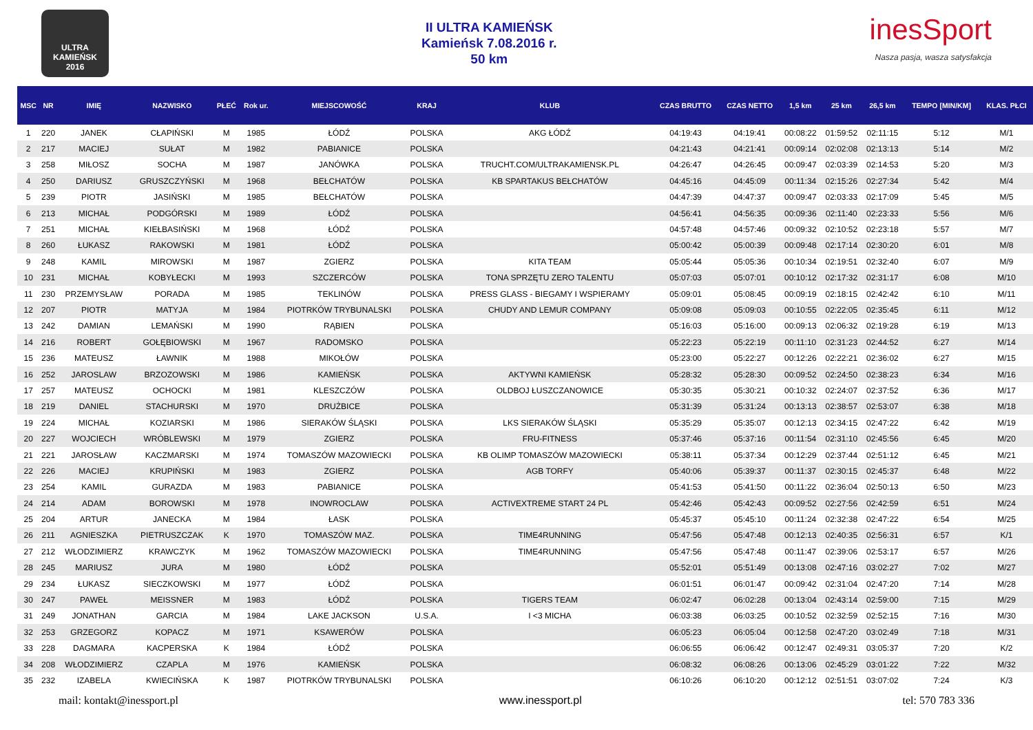ULTRA KAMIEŃSK
2016
II ULTRA KAMIEŃSK
Kamieńsk 7.08.2016 r.
50 km
inesSport
Nasza pasja, wasza satysfakcja
| MSC | NR | IMIĘ | NAZWISKO | PŁEĆ | Rok ur. | MIEJSCOWOŚĆ | KRAJ | KLUB | CZAS BRUTTO | CZAS NETTO | 1,5 km | 25 km | 26,5 km | TEMPO [MIN/KM] | KLAS. PŁCI |
| --- | --- | --- | --- | --- | --- | --- | --- | --- | --- | --- | --- | --- | --- | --- | --- |
| 1 | 220 | JANEK | CŁAPIŃSKI | M | 1985 | ŁÓDŹ | POLSKA | AKG ŁÓDŹ | 04:19:43 | 04:19:41 | 00:08:22 | 01:59:52 | 02:11:15 | 5:12 | M/1 |
| 2 | 217 | MACIEJ | SUŁAT | M | 1982 | PABIANICE | POLSKA | | 04:21:43 | 04:21:41 | 00:09:14 | 02:02:08 | 02:13:13 | 5:14 | M/2 |
| 3 | 258 | MIŁOSZ | SOCHA | M | 1987 | JANÓWKA | POLSKA | TRUCHT.COM/ULTRAKAMIENSK.PL | 04:26:47 | 04:26:45 | 00:09:47 | 02:03:39 | 02:14:53 | 5:20 | M/3 |
| 4 | 250 | DARIUSZ | GRUSZCZYŃSKI | M | 1968 | BEŁCHATÓW | POLSKA | KB SPARTAKUS BEŁCHATÓW | 04:45:16 | 04:45:09 | 00:11:34 | 02:15:26 | 02:27:34 | 5:42 | M/4 |
| 5 | 239 | PIOTR | JASIŃSKI | M | 1985 | BEŁCHATÓW | POLSKA | | 04:47:39 | 04:47:37 | 00:09:47 | 02:03:33 | 02:17:09 | 5:45 | M/5 |
| 6 | 213 | MICHAŁ | PODGÓRSKI | M | 1989 | ŁÓDŹ | POLSKA | | 04:56:41 | 04:56:35 | 00:09:36 | 02:11:40 | 02:23:33 | 5:56 | M/6 |
| 7 | 251 | MICHAŁ | KIEŁBASIŃSKI | M | 1968 | ŁÓDŹ | POLSKA | | 04:57:48 | 04:57:46 | 00:09:32 | 02:10:52 | 02:23:18 | 5:57 | M/7 |
| 8 | 260 | ŁUKASZ | RAKOWSKI | M | 1981 | ŁÓDŹ | POLSKA | | 05:00:42 | 05:00:39 | 00:09:48 | 02:17:14 | 02:30:20 | 6:01 | M/8 |
| 9 | 248 | KAMIL | MIROWSKI | M | 1987 | ZGIERZ | POLSKA | KITA TEAM | 05:05:44 | 05:05:36 | 00:10:34 | 02:19:51 | 02:32:40 | 6:07 | M/9 |
| 10 | 231 | MICHAŁ | KOBYŁECKI | M | 1993 | SZCZERCÓW | POLSKA | TONA SPRZĘTU ZERO TALENTU | 05:07:03 | 05:07:01 | 00:10:12 | 02:17:32 | 02:31:17 | 6:08 | M/10 |
| 11 | 230 | PRZEMYSŁAW | PORADA | M | 1985 | TEKLINÓW | POLSKA | PRESS GLASS - BIEGAMY I WSPIERAMY | 05:09:01 | 05:08:45 | 00:09:19 | 02:18:15 | 02:42:42 | 6:10 | M/11 |
| 12 | 207 | PIOTR | MATYJA | M | 1984 | PIOTRKÓW TRYBUNALSKI | POLSKA | CHUDY AND LEMUR COMPANY | 05:09:08 | 05:09:03 | 00:10:55 | 02:22:05 | 02:35:45 | 6:11 | M/12 |
| 13 | 242 | DAMIAN | LEMAŃSKI | M | 1990 | RĄBIEN | POLSKA | | 05:16:03 | 05:16:00 | 00:09:13 | 02:06:32 | 02:19:28 | 6:19 | M/13 |
| 14 | 216 | ROBERT | GOŁĘBIOWSKI | M | 1967 | RADOMSKO | POLSKA | | 05:22:23 | 05:22:19 | 00:11:10 | 02:31:23 | 02:44:52 | 6:27 | M/14 |
| 15 | 236 | MATEUSZ | ŁAWNIK | M | 1988 | MIKOŁÓW | POLSKA | | 05:23:00 | 05:22:27 | 00:12:26 | 02:22:21 | 02:36:02 | 6:27 | M/15 |
| 16 | 252 | JAROSLAW | BRZOZOWSKI | M | 1986 | KAMIEŃSK | POLSKA | AKTYWNI KAMIEŃSK | 05:28:32 | 05:28:30 | 00:09:52 | 02:24:50 | 02:38:23 | 6:34 | M/16 |
| 17 | 257 | MATEUSZ | OCHOCKI | M | 1981 | KLESZCZÓW | POLSKA | OLDBOJ ŁUSZCZANOWICE | 05:30:35 | 05:30:21 | 00:10:32 | 02:24:07 | 02:37:52 | 6:36 | M/17 |
| 18 | 219 | DANIEL | STACHURSKI | M | 1970 | DRUŻBICE | POLSKA | | 05:31:39 | 05:31:24 | 00:13:13 | 02:38:57 | 02:53:07 | 6:38 | M/18 |
| 19 | 224 | MICHAŁ | KOZIARSKI | M | 1986 | SIERAKÓW ŚLĄSKI | POLSKA | LKS SIERAKÓW ŚLĄSKI | 05:35:29 | 05:35:07 | 00:12:13 | 02:34:15 | 02:47:22 | 6:42 | M/19 |
| 20 | 227 | WOJCIECH | WRÓBLEWSKI | M | 1979 | ZGIERZ | POLSKA | FRU-FITNESS | 05:37:46 | 05:37:16 | 00:11:54 | 02:31:10 | 02:45:56 | 6:45 | M/20 |
| 21 | 221 | JAROSŁAW | KACZMARSKI | M | 1974 | TOMASZÓW MAZOWIECKI | POLSKA | KB OLIMP TOMASZÓW MAZOWIECKI | 05:38:11 | 05:37:34 | 00:12:29 | 02:37:44 | 02:51:12 | 6:45 | M/21 |
| 22 | 226 | MACIEJ | KRUPIŃSKI | M | 1983 | ZGIERZ | POLSKA | AGB TORFY | 05:40:06 | 05:39:37 | 00:11:37 | 02:30:15 | 02:45:37 | 6:48 | M/22 |
| 23 | 254 | KAMIL | GURAZDA | M | 1983 | PABIANICE | POLSKA | | 05:41:53 | 05:41:50 | 00:11:22 | 02:36:04 | 02:50:13 | 6:50 | M/23 |
| 24 | 214 | ADAM | BOROWSKI | M | 1978 | INOWROCLAW | POLSKA | ACTIVEXTREME START 24 PL | 05:42:46 | 05:42:43 | 00:09:52 | 02:27:56 | 02:42:59 | 6:51 | M/24 |
| 25 | 204 | ARTUR | JANECKA | M | 1984 | ŁASK | POLSKA | | 05:45:37 | 05:45:10 | 00:11:24 | 02:32:38 | 02:47:22 | 6:54 | M/25 |
| 26 | 211 | AGNIESZKA | PIETRUSZCZAK | K | 1970 | TOMASZÓW MAZ. | POLSKA | TIME4RUNNING | 05:47:56 | 05:47:48 | 00:12:13 | 02:40:35 | 02:56:31 | 6:57 | K/1 |
| 27 | 212 | WŁODZIMIERZ | KRAWCZYK | M | 1962 | TOMASZÓW MAZOWIECKI | POLSKA | TIME4RUNNING | 05:47:56 | 05:47:48 | 00:11:47 | 02:39:06 | 02:53:17 | 6:57 | M/26 |
| 28 | 245 | MARIUSZ | JURA | M | 1980 | ŁÓDŹ | POLSKA | | 05:52:01 | 05:51:49 | 00:13:08 | 02:47:16 | 03:02:27 | 7:02 | M/27 |
| 29 | 234 | ŁUKASZ | SIECZKOWSKI | M | 1977 | ŁÓDŹ | POLSKA | | 06:01:51 | 06:01:47 | 00:09:42 | 02:31:04 | 02:47:20 | 7:14 | M/28 |
| 30 | 247 | PAWEŁ | MEISSNER | M | 1983 | ŁÓDŹ | POLSKA | TIGERS TEAM | 06:02:47 | 06:02:28 | 00:13:04 | 02:43:14 | 02:59:00 | 7:15 | M/29 |
| 31 | 249 | JONATHAN | GARCIA | M | 1984 | LAKE JACKSON | U.S.A. | I <3 MICHA | 06:03:38 | 06:03:25 | 00:10:52 | 02:32:59 | 02:52:15 | 7:16 | M/30 |
| 32 | 253 | GRZEGORZ | KOPACZ | M | 1971 | KSAWERÓW | POLSKA | | 06:05:23 | 06:05:04 | 00:12:58 | 02:47:20 | 03:02:49 | 7:18 | M/31 |
| 33 | 228 | DAGMARA | KACPERSKA | K | 1984 | ŁÓDŹ | POLSKA | | 06:06:55 | 06:06:42 | 00:12:47 | 02:49:31 | 03:05:37 | 7:20 | K/2 |
| 34 | 208 | WŁODZIMIERZ | CZAPLA | M | 1976 | KAMIEŃSK | POLSKA | | 06:08:32 | 06:08:26 | 00:13:06 | 02:45:29 | 03:01:22 | 7:22 | M/32 |
| 35 | 232 | IZABELA | KWIECIŃSKA | K | 1987 | PIOTRKÓW TRYBUNALSKI | POLSKA | | 06:10:26 | 06:10:20 | 00:12:12 | 02:51:51 | 03:07:02 | 7:24 | K/3 |
mail: kontakt@inessport.pl www.inessport.pl tel: 570 783 336